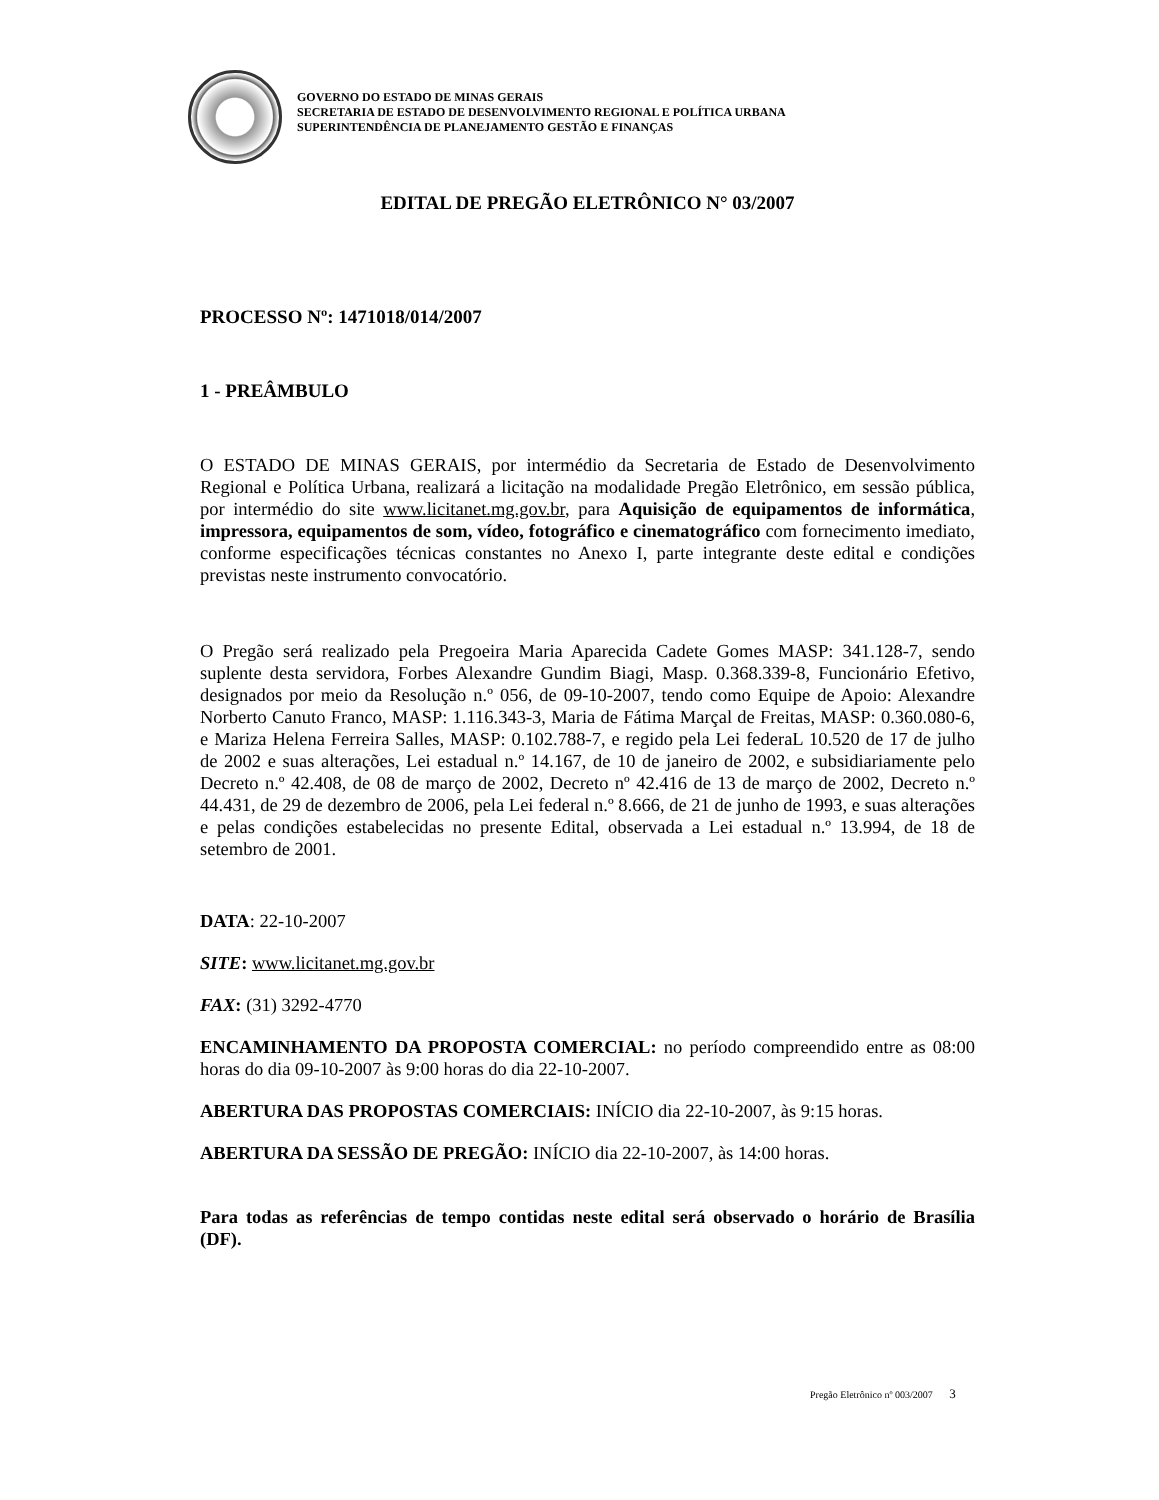GOVERNO DO ESTADO DE MINAS GERAIS
SECRETARIA DE ESTADO DE DESENVOLVIMENTO REGIONAL E POLÍTICA URBANA
SUPERINTENDÊNCIA DE PLANEJAMENTO GESTÃO E FINANÇAS
EDITAL DE PREGÃO ELETRÔNICO N° 03/2007
PROCESSO Nº: 1471018/014/2007
1 - PREÂMBULO
O ESTADO DE MINAS GERAIS, por intermédio da Secretaria de Estado de Desenvolvimento Regional e Política Urbana, realizará a licitação na modalidade Pregão Eletrônico, em sessão pública, por intermédio do site www.licitanet.mg.gov.br, para Aquisição de equipamentos de informática, impressora, equipamentos de som, vídeo, fotográfico e cinematográfico com fornecimento imediato, conforme especificações técnicas constantes no Anexo I, parte integrante deste edital e condições previstas neste instrumento convocatório.
O Pregão será realizado pela Pregoeira Maria Aparecida Cadete Gomes MASP: 341.128-7, sendo suplente desta servidora, Forbes Alexandre Gundim Biagi, Masp. 0.368.339-8, Funcionário Efetivo, designados por meio da Resolução n.º 056, de 09-10-2007, tendo como Equipe de Apoio: Alexandre Norberto Canuto Franco, MASP: 1.116.343-3, Maria de Fátima Marçal de Freitas, MASP: 0.360.080-6, e Mariza Helena Ferreira Salles, MASP: 0.102.788-7, e regido pela Lei federaL 10.520 de 17 de julho de 2002 e suas alterações, Lei estadual n.º 14.167, de 10 de janeiro de 2002, e subsidiariamente pelo Decreto n.º 42.408, de 08 de março de 2002, Decreto nº 42.416 de 13 de março de 2002, Decreto n.º 44.431, de 29 de dezembro de 2006, pela Lei federal n.º 8.666, de 21 de junho de 1993, e suas alterações e pelas condições estabelecidas no presente Edital, observada a Lei estadual n.º 13.994, de 18 de setembro de 2001.
DATA: 22-10-2007
SITE: www.licitanet.mg.gov.br
FAX: (31) 3292-4770
ENCAMINHAMENTO DA PROPOSTA COMERCIAL: no período compreendido entre as 08:00 horas do dia 09-10-2007 às 9:00 horas do dia 22-10-2007.
ABERTURA DAS PROPOSTAS COMERCIAIS: INÍCIO dia 22-10-2007, às 9:15 horas.
ABERTURA DA SESSÃO DE PREGÃO: INÍCIO dia 22-10-2007, às 14:00 horas.
Para todas as referências de tempo contidas neste edital será observado o horário de Brasília (DF).
Pregão Eletrônico nº 003/2007 3